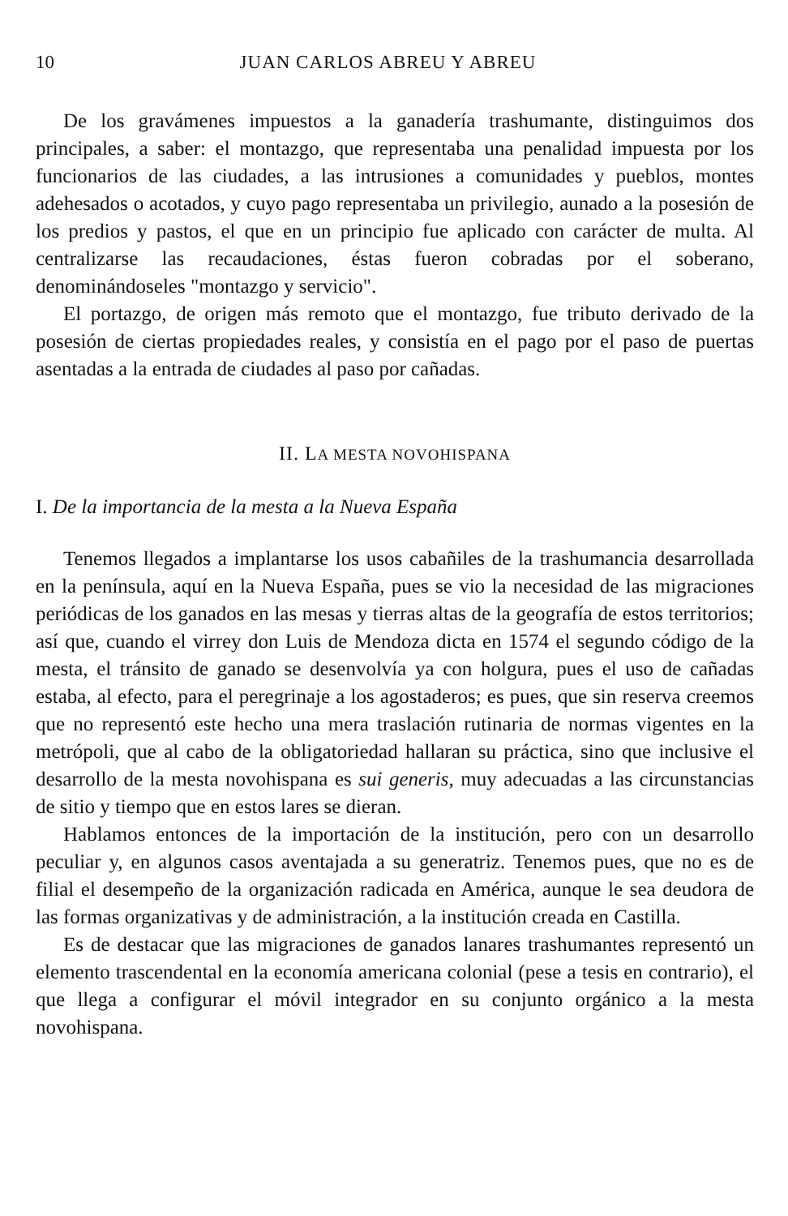10 JUAN CARLOS ABREU Y ABREU
De los gravámenes impuestos a la ganadería trashumante, distinguimos dos principales, a saber: el montazgo, que representaba una penalidad impuesta por los funcionarios de las ciudades, a las intrusiones a comunidades y pueblos, montes adehesados o acotados, y cuyo pago representaba un privilegio, aunado a la posesión de los predios y pastos, el que en un principio fue aplicado con carácter de multa. Al centralizarse las recaudaciones, éstas fueron cobradas por el soberano, denominándoseles "montazgo y servicio".
El portazgo, de origen más remoto que el montazgo, fue tributo derivado de la posesión de ciertas propiedades reales, y consistía en el pago por el paso de puertas asentadas a la entrada de ciudades al paso por cañadas.
II. LA MESTA NOVOHISPANA
I. De la importancia de la mesta a la Nueva España
Tenemos llegados a implantarse los usos cabañiles de la trashumancia desarrollada en la península, aquí en la Nueva España, pues se vio la necesidad de las migraciones periódicas de los ganados en las mesas y tierras altas de la geografía de estos territorios; así que, cuando el virrey don Luis de Mendoza dicta en 1574 el segundo código de la mesta, el tránsito de ganado se desenvolvía ya con holgura, pues el uso de cañadas estaba, al efecto, para el peregrinaje a los agostaderos; es pues, que sin reserva creemos que no representó este hecho una mera traslación rutinaria de normas vigentes en la metrópoli, que al cabo de la obligatoriedad hallaran su práctica, sino que inclusive el desarrollo de la mesta novohispana es sui generis, muy adecuadas a las circunstancias de sitio y tiempo que en estos lares se dieran.
Hablamos entonces de la importación de la institución, pero con un desarrollo peculiar y, en algunos casos aventajada a su generatriz. Tenemos pues, que no es de filial el desempeño de la organización radicada en América, aunque le sea deudora de las formas organizativas y de administración, a la institución creada en Castilla.
Es de destacar que las migraciones de ganados lanares trashumantes representó un elemento trascendental en la economía americana colonial (pese a tesis en contrario), el que llega a configurar el móvil integrador en su conjunto orgánico a la mesta novohispana.